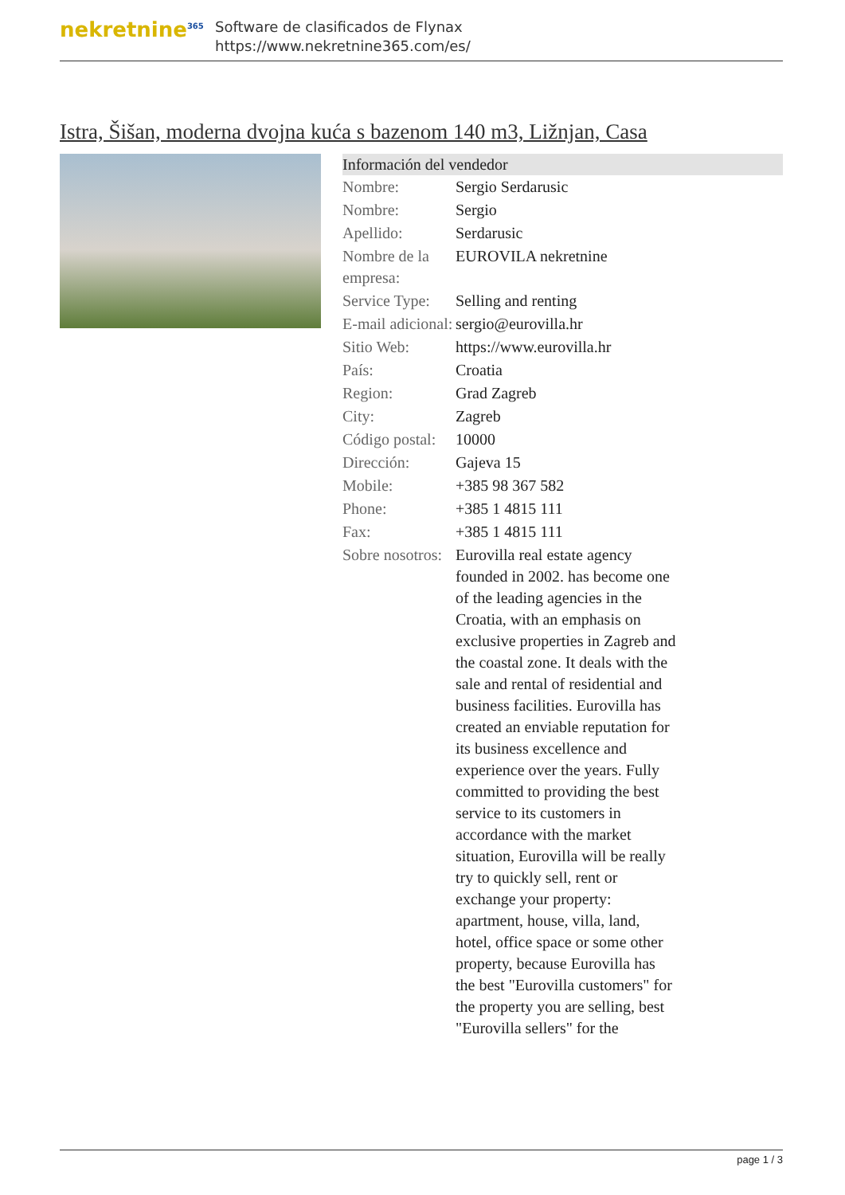nekretnine<sup>365</sup>
Software de clasificados de Flynax
https://www.nekretnine365.com/es/
Istra, Šišan, moderna dvojna kuća s bazenom 140 m3, Ližnjan, Casa
| Información del vendedor | | |
| --- | --- | --- |
| Nombre: | Sergio Serdarusic | |
| Nombre: | Sergio | |
| Apellido: | Serdarusic | |
| Nombre de la empresa: | EUROVILA nekretnine | |
| Service Type: | Selling and renting | |
| E-mail adicional: | sergio@eurovilla.hr | |
| Sitio Web: | https://www.eurovilla.hr | |
| País: | Croatia | |
| Region: | Grad Zagreb | |
| City: | Zagreb | |
| Código postal: | 10000 | |
| Dirección: | Gajeva 15 | |
| Mobile: | +385 98 367 582 | |
| Phone: | +385 1 4815 111 | |
| Fax: | +385 1 4815 111 | |
| Sobre nosotros: | Eurovilla real estate agency founded in 2002. has become one of the leading agencies in the Croatia, with an emphasis on exclusive properties in Zagreb and the coastal zone. It deals with the sale and rental of residential and business facilities. Eurovilla has created an enviable reputation for its business excellence and experience over the years. Fully committed to providing the best service to its customers in accordance with the market situation, Eurovilla will be really try to quickly sell, rent or exchange your property: apartment, house, villa, land, hotel, office space or some other property, because Eurovilla has the best "Eurovilla customers" for the property you are selling, best "Eurovilla sellers" for the | |
page 1 / 3